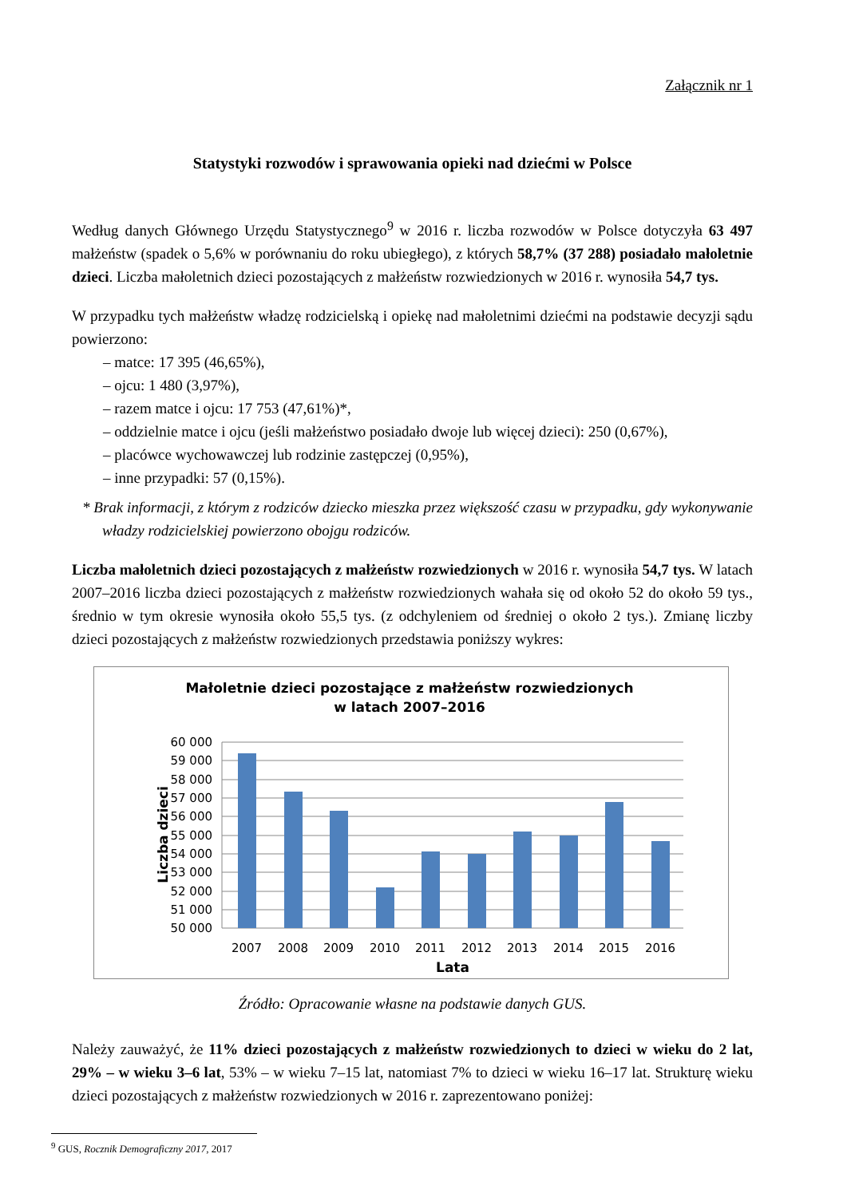Załącznik nr 1
Statystyki rozwodów i sprawowania opieki nad dziećmi w Polsce
Według danych Głównego Urzędu Statystycznego<sup>9</sup> w 2016 r. liczba rozwodów w Polsce dotyczyła 63 497 małżeństw (spadek o 5,6% w porównaniu do roku ubiegłego), z których 58,7% (37 288) posiadało małoletnie dzieci. Liczba małoletnich dzieci pozostających z małżeństw rozwiedzionych w 2016 r. wynosiła 54,7 tys.
W przypadku tych małżeństw władzę rodzicielską i opiekę nad małoletnimi dziećmi na podstawie decyzji sądu powierzono:
– matce: 17 395 (46,65%),
– ojcu: 1 480 (3,97%),
– razem matce i ojcu: 17 753 (47,61%)*,
– oddzielnie matce i ojcu (jeśli małżeństwo posiadało dwoje lub więcej dzieci): 250 (0,67%),
– placówce wychowawczej lub rodzinie zastępczej (0,95%),
– inne przypadki: 57 (0,15%).
* Brak informacji, z którym z rodziców dziecko mieszka przez większość czasu w przypadku, gdy wykonywanie władzy rodzicielskiej powierzono obojgu rodziców.
Liczba małoletnich dzieci pozostających z małżeństw rozwiedzionych w 2016 r. wynosiła 54,7 tys. W latach 2007–2016 liczba dzieci pozostających z małżeństw rozwiedzionych wahała się od około 52 do około 59 tys., średnio w tym okresie wynosiła około 55,5 tys. (z odchyleniem od średniej o około 2 tys.). Zmianę liczby dzieci pozostających z małżeństw rozwiedzionych przedstawia poniższy wykres:
Małoletnie dzieci pozostające z małżeństw rozwiedzionych
w latach 2007–2016
60 000
59 000
58 000
57 000
56 000
55 000
54 000
53 000
52 000
51 000
50 000
2007
2008
2009
2010
2011
2012
2013
2014
2015
2016
Lata
Liczba dzieci
Źródło: Opracowanie własne na podstawie danych GUS.
Należy zauważyć, że 11% dzieci pozostających z małżeństw rozwiedzionych to dzieci w wieku do 2 lat, 29% – w wieku 3–6 lat, 53% – w wieku 7–15 lat, natomiast 7% to dzieci w wieku 16–17 lat. Strukturę wieku dzieci pozostających z małżeństw rozwiedzionych w 2016 r. zaprezentowano poniżej:
<sup>9</sup> GUS, Rocznik Demograficzny 2017, 2017